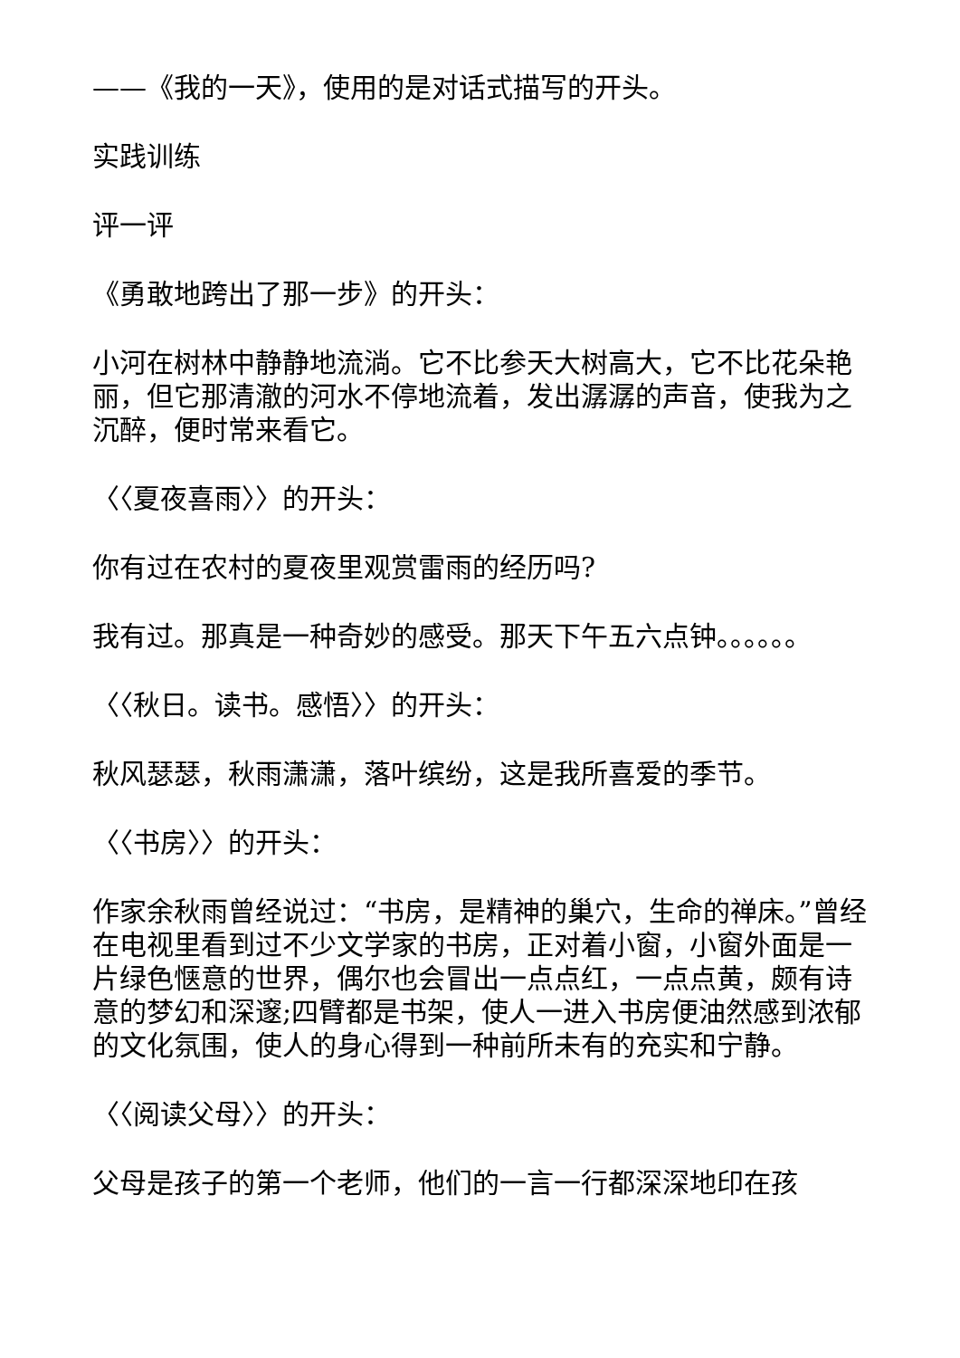——《我的一天》，使用的是对话式描写的开头。
实践训练
评一评
《勇敢地跨出了那一步》的开头：
小河在树林中静静地流淌。它不比参天大树高大，它不比花朵艳丽，但它那清澈的河水不停地流着，发出潺潺的声音，使我为之沉醉，便时常来看它。
〈〈夏夜喜雨〉〉的开头：
你有过在农村的夏夜里观赏雷雨的经历吗?
我有过。那真是一种奇妙的感受。那天下午五六点钟。。。。。。
〈〈秋日。读书。感悟〉〉的开头：
秋风瑟瑟，秋雨潇潇，落叶缤纷，这是我所喜爱的季节。
〈〈书房〉〉的开头：
作家余秋雨曾经说过：“书房，是精神的巢穴，生命的禅床。”曾经在电视里看到过不少文学家的书房，正对着小窗，小窗外面是一片绿色惬意的世界，偶尔也会冒出一点点红，一点点黄，颇有诗意的梦幻和深邃;四臂都是书架，使人一进入书房便油然感到浓郁的文化氛围，使人的身心得到一种前所未有的充实和宁静。
〈〈阅读父母〉〉的开头：
父母是孩子的第一个老师，他们的一言一行都深深地印在孩